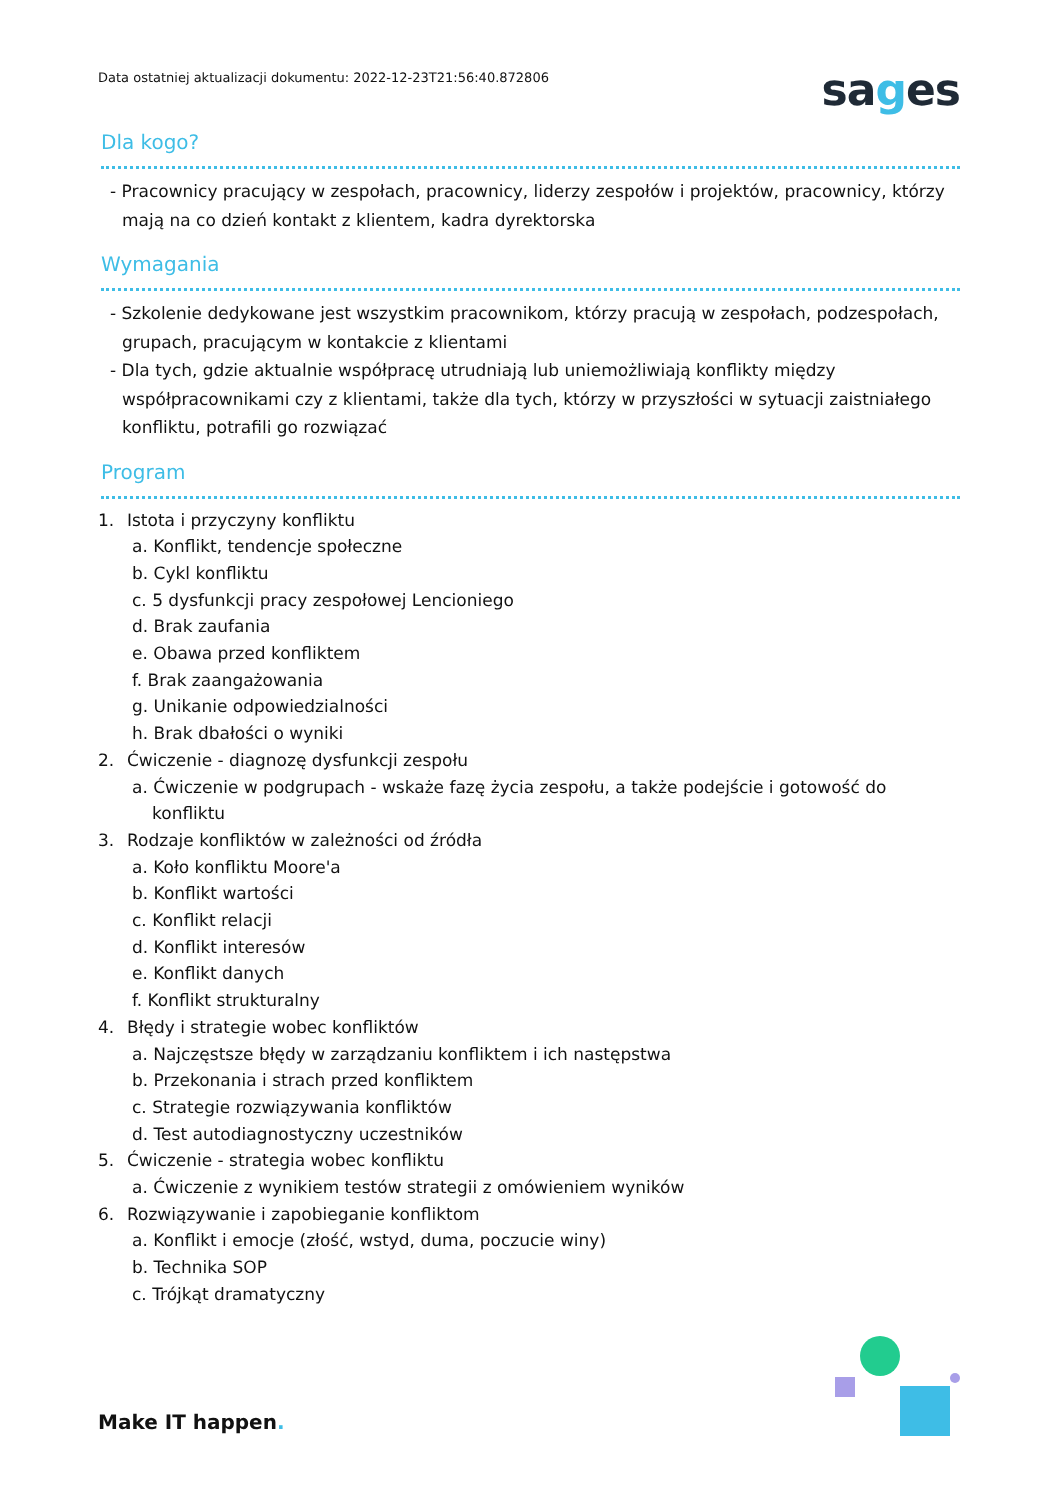Data ostatniej aktualizacji dokumentu: 2022-12-23T21:56:40.872806
sages
Dla kogo?
- Pracownicy pracujący w zespołach, pracownicy, liderzy zespołów i projektów, pracownicy, którzy mają na co dzień kontakt z klientem, kadra dyrektorska
Wymagania
- Szkolenie dedykowane jest wszystkim pracownikom, którzy pracują w zespołach, podzespołach, grupach, pracującym w kontakcie z klientami
- Dla tych, gdzie aktualnie współpracę utrudniają lub uniemożliwiają konflikty między współpracownikami czy z klientami, także dla tych, którzy w przyszłości w sytuacji zaistniałego konfliktu, potrafili go rozwiązać
Program
1. Istota i przyczyny konfliktu
a. Konflikt, tendencje społeczne
b. Cykl konfliktu
c. 5 dysfunkcji pracy zespołowej Lencioniego
d. Brak zaufania
e. Obawa przed konfliktem
f. Brak zaangażowania
g. Unikanie odpowiedzialności
h. Brak dbałości o wyniki
2. Ćwiczenie - diagnozę dysfunkcji zespołu
a. Ćwiczenie w podgrupach - wskaże fazę życia zespołu, a także podejście i gotowość do konfliktu
3. Rodzaje konfliktów w zależności od źródła
a. Koło konfliktu Moore'a
b. Konflikt wartości
c. Konflikt relacji
d. Konflikt interesów
e. Konflikt danych
f. Konflikt strukturalny
4. Błędy i strategie wobec konfliktów
a. Najczęstsze błędy w zarządzaniu konfliktem i ich następstwa
b. Przekonania i strach przed konfliktem
c. Strategie rozwiązywania konfliktów
d. Test autodiagnostyczny uczestników
5. Ćwiczenie - strategia wobec konfliktu
a. Ćwiczenie z wynikiem testów strategii z omówieniem wyników
6. Rozwiązywanie i zapobieganie konfliktom
a. Konflikt i emocje (złość, wstyd, duma, poczucie winy)
b. Technika SOP
c. Trójkąt dramatyczny
Make IT happen.